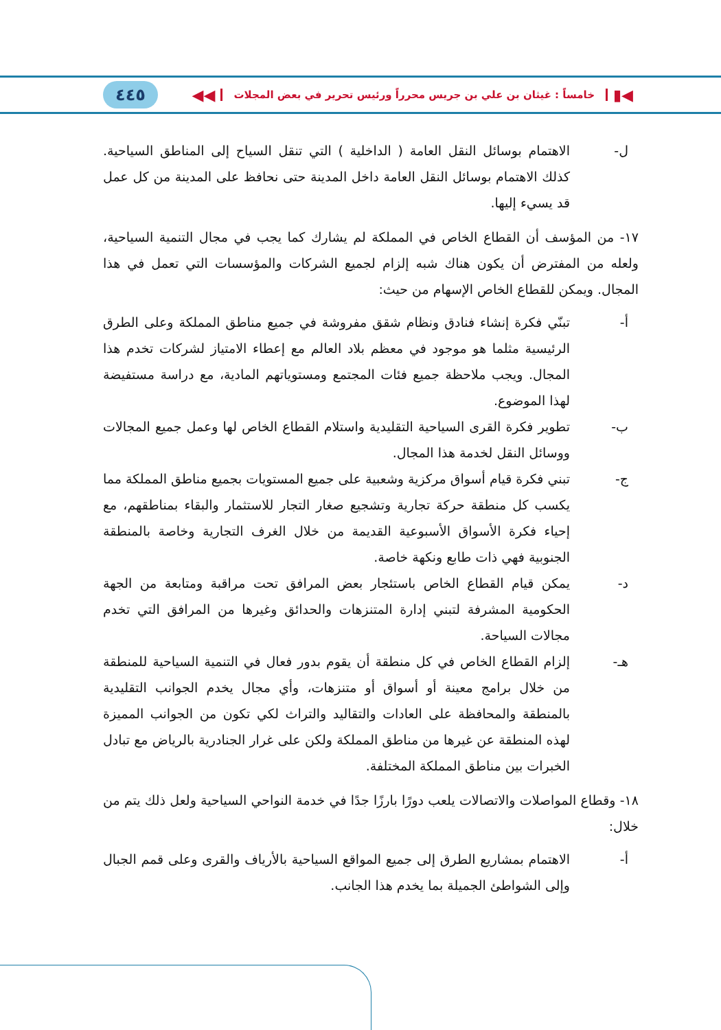◀▮ خامساً : غيثان بن علي بن جريس محرراً ورئيس تحرير في بعض المجلات ◀◀
٤٤٥
ل- الاهتمام بوسائل النقل العامة ( الداخلية ) التي تنقل السياح إلى المناطق السياحية. كذلك الاهتمام بوسائل النقل العامة داخل المدينة حتى نحافظ على المدينة من كل عمل قد يسيء إليها.
١٧- من المؤسف أن القطاع الخاص في المملكة لم يشارك كما يجب في مجال التنمية السياحية، ولعله من المفترض أن يكون هناك شبه إلزام لجميع الشركات والمؤسسات التي تعمل في هذا المجال. ويمكن للقطاع الخاص الإسهام من حيث:
أ- تبنّي فكرة إنشاء فنادق ونظام شقق مفروشة في جميع مناطق المملكة وعلى الطرق الرئيسية مثلما هو موجود في معظم بلاد العالم مع إعطاء الامتياز لشركات تخدم هذا المجال. ويجب ملاحظة جميع فئات المجتمع ومستوياتهم المادية، مع دراسة مستفيضة لهذا الموضوع.
ب- تطوير فكرة القرى السياحية التقليدية واستلام القطاع الخاص لها وعمل جميع المجالات ووسائل النقل لخدمة هذا المجال.
ج- تبني فكرة قيام أسواق مركزية وشعبية على جميع المستويات بجميع مناطق المملكة مما يكسب كل منطقة حركة تجارية وتشجيع صغار التجار للاستثمار والبقاء بمناطقهم، مع إحياء فكرة الأسواق الأسبوعية القديمة من خلال الغرف التجارية وخاصة بالمنطقة الجنوبية فهي ذات طابع ونكهة خاصة.
د- يمكن قيام القطاع الخاص باستئجار بعض المرافق تحت مراقبة ومتابعة من الجهة الحكومية المشرفة لتبني إدارة المتنزهات والحدائق وغيرها من المرافق التي تخدم مجالات السياحة.
هـ- إلزام القطاع الخاص في كل منطقة أن يقوم بدور فعال في التنمية السياحية للمنطقة من خلال برامج معينة أو أسواق أو متنزهات، وأي مجال يخدم الجوانب التقليدية بالمنطقة والمحافظة على العادات والتقاليد والتراث لكي تكون من الجوانب المميزة لهذه المنطقة عن غيرها من مناطق المملكة ولكن على غرار الجنادرية بالرياض مع تبادل الخبرات بين مناطق المملكة المختلفة.
١٨- وقطاع المواصلات والاتصالات يلعب دورًا بارزًا جدًا في خدمة النواحي السياحية ولعل ذلك يتم من خلال:
أ- الاهتمام بمشاريع الطرق إلى جميع المواقع السياحية بالأرياف والقرى وعلى قمم الجبال وإلى الشواطئ الجميلة بما يخدم هذا الجانب.